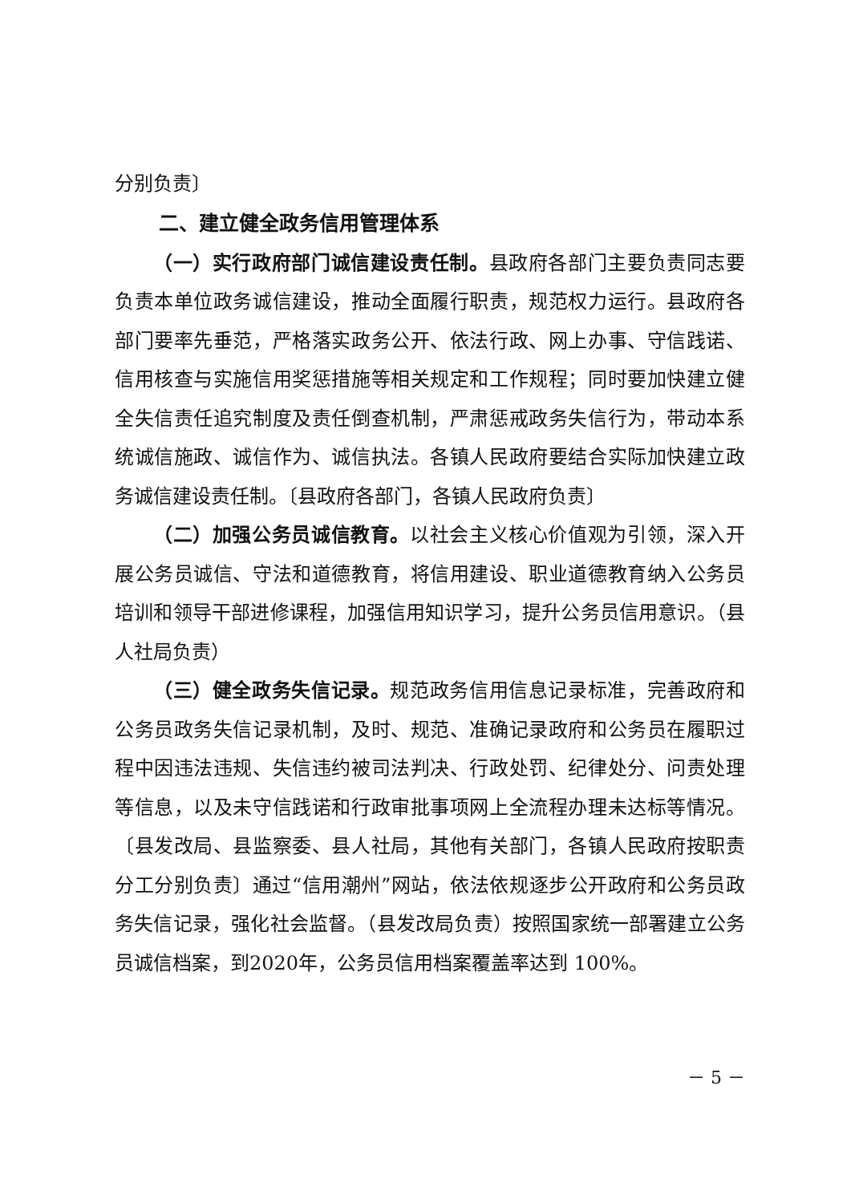分别负责〕
二、建立健全政务信用管理体系
（一）实行政府部门诚信建设责任制。县政府各部门主要负责同志要负责本单位政务诚信建设，推动全面履行职责，规范权力运行。县政府各部门要率先垂范，严格落实政务公开、依法行政、网上办事、守信践诺、信用核查与实施信用奖惩措施等相关规定和工作规程；同时要加快建立健全失信责任追究制度及责任倒查机制，严肃惩戒政务失信行为，带动本系统诚信施政、诚信作为、诚信执法。各镇人民政府要结合实际加快建立政务诚信建设责任制。〔县政府各部门，各镇人民政府负责〕
（二）加强公务员诚信教育。以社会主义核心价值观为引领，深入开展公务员诚信、守法和道德教育，将信用建设、职业道德教育纳入公务员培训和领导干部进修课程，加强信用知识学习，提升公务员信用意识。（县人社局负责）
（三）健全政务失信记录。规范政务信用信息记录标准，完善政府和公务员政务失信记录机制，及时、规范、准确记录政府和公务员在履职过程中因违法违规、失信违约被司法判决、行政处罚、纪律处分、问责处理等信息，以及未守信践诺和行政审批事项网上全流程办理未达标等情况。〔县发改局、县监察委、县人社局，其他有关部门，各镇人民政府按职责分工分别负责〕通过“信用潮州”网站，依法依规逐步公开政府和公务员政务失信记录，强化社会监督。（县发改局负责）按照国家统一部署建立公务员诚信档案，到2020年，公务员信用档案覆盖率达到 100%。
－ 5 －